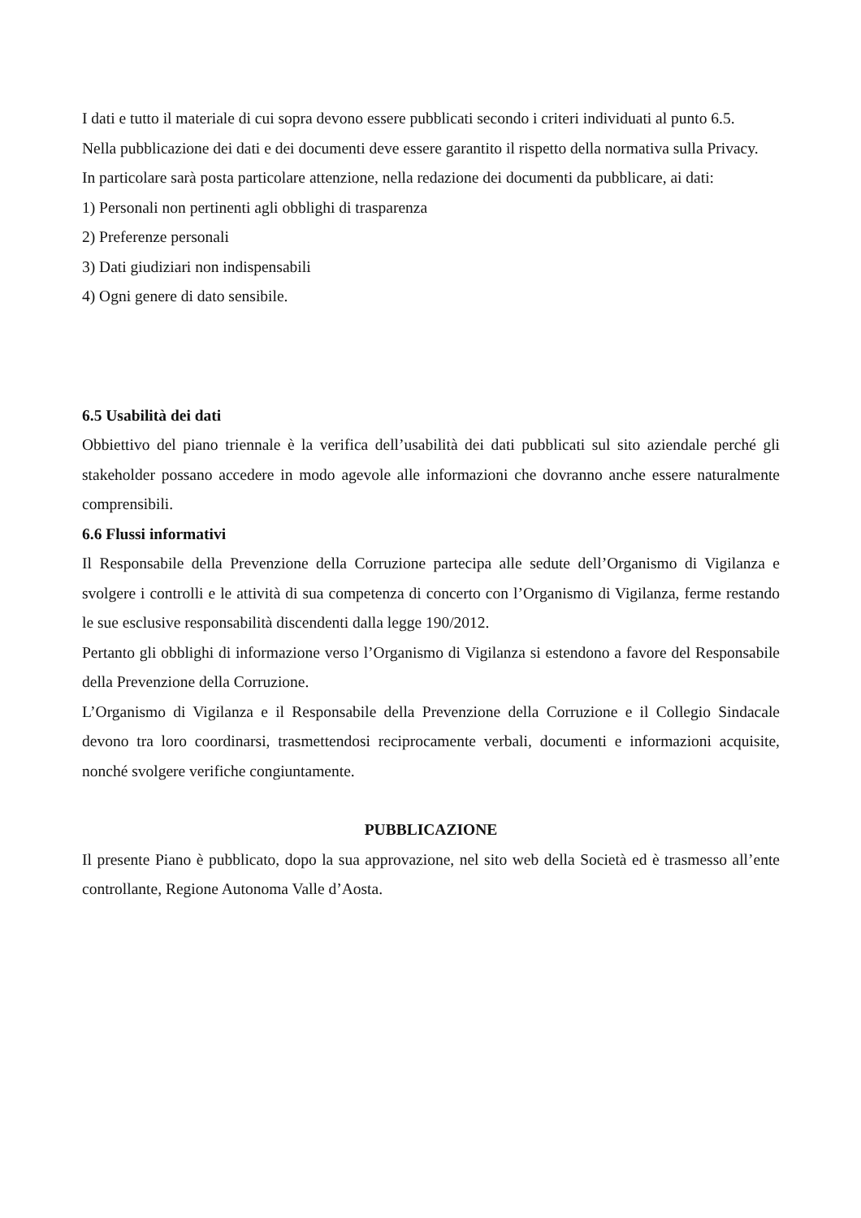I dati e tutto il materiale di cui sopra devono essere pubblicati secondo i criteri individuati al punto 6.5.
Nella pubblicazione dei dati e dei documenti deve essere garantito il rispetto della normativa sulla Privacy.
In particolare sarà posta particolare attenzione, nella redazione dei documenti da pubblicare, ai dati:
1) Personali non pertinenti agli obblighi di trasparenza
2) Preferenze personali
3) Dati giudiziari non indispensabili
4) Ogni genere di dato sensibile.
6.5 Usabilità dei dati
Obbiettivo del piano triennale è la verifica dell’usabilità dei dati pubblicati sul sito aziendale perché gli stakeholder possano accedere in modo agevole alle informazioni che dovranno anche essere naturalmente comprensibili.
6.6 Flussi informativi
Il Responsabile della Prevenzione della Corruzione partecipa alle sedute dell’Organismo di Vigilanza e svolgere i controlli e le attività di sua competenza di concerto con l’Organismo di Vigilanza, ferme restando le sue esclusive responsabilità discendenti dalla legge 190/2012.
Pertanto gli obblighi di informazione verso l’Organismo di Vigilanza si estendono a favore del Responsabile della Prevenzione della Corruzione.
L’Organismo di Vigilanza e il Responsabile della Prevenzione della Corruzione e il Collegio Sindacale devono tra loro coordinarsi, trasmettendosi reciprocamente verbali, documenti e informazioni acquisite, nonché svolgere verifiche congiuntamente.
PUBBLICAZIONE
Il presente Piano è pubblicato, dopo la sua approvazione, nel sito web della Società ed è trasmesso all’ente controllante, Regione Autonoma Valle d’Aosta.